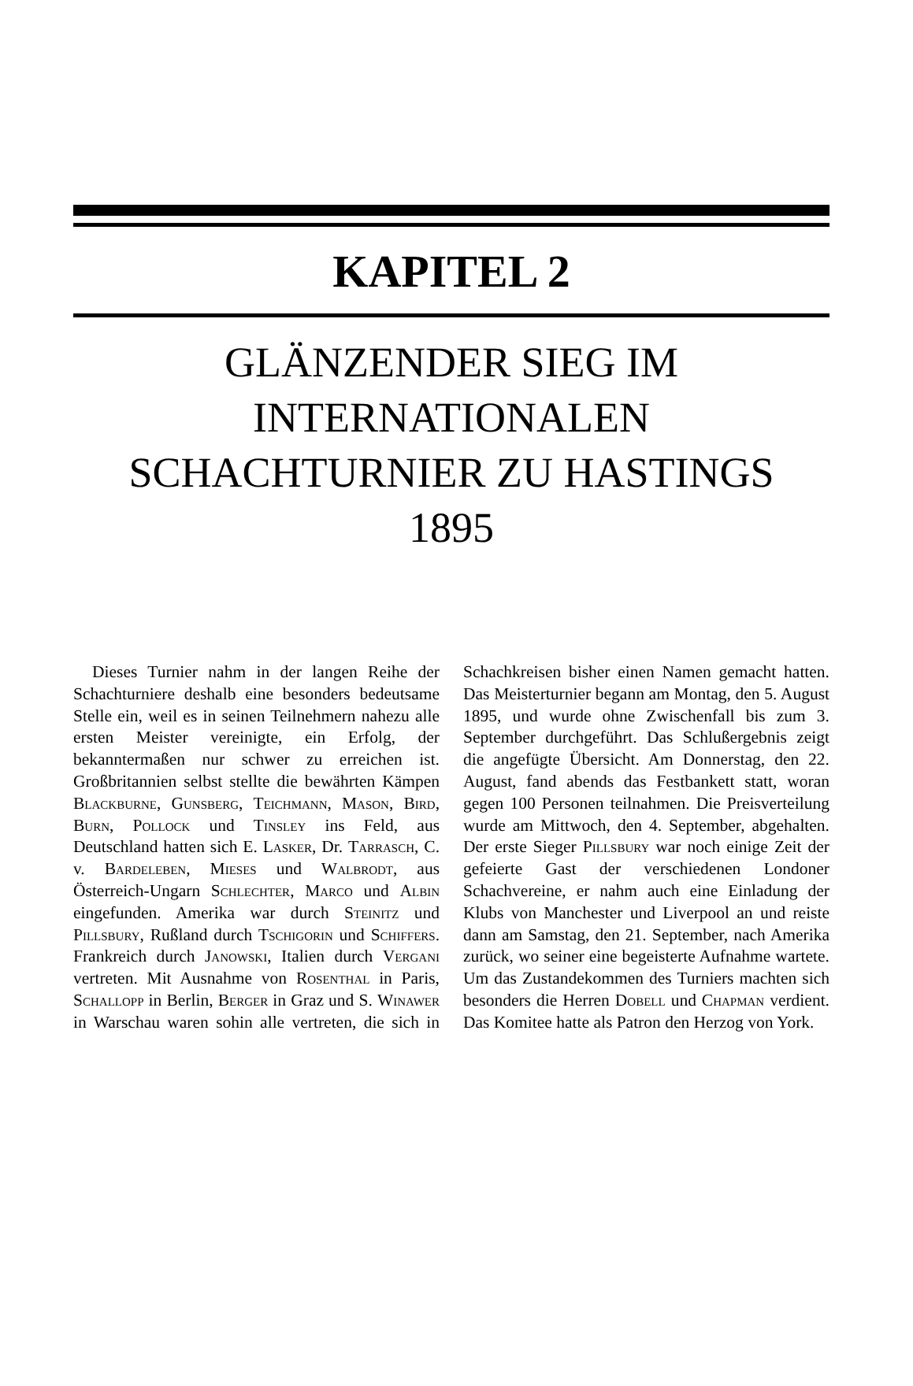KAPITEL 2
GLÄNZENDER SIEG IM
INTERNATIONALEN
SCHACHTURNIER ZU HASTINGS
1895
Dieses Turnier nahm in der langen Reihe der Schachturniere deshalb eine besonders bedeutsame Stelle ein, weil es in seinen Teilnehmern nahezu alle ersten Meister vereinigte, ein Erfolg, der bekanntermaßen nur schwer zu erreichen ist. Großbritannien selbst stellte die bewährten Kämpen Blackburne, Gunsberg, Teichmann, Mason, Bird, Burn, Pollock und Tinsley ins Feld, aus Deutschland hatten sich E. Lasker, Dr. Tarrasch, C. v. Bardeleben, Mieses und Walbrodt, aus Österreich-Ungarn Schlechter, Marco und Albin eingefunden. Amerika war durch Steinitz und Pillsbury, Rußland durch Tschigorin und Schiffers. Frankreich durch Janowski, Italien durch Vergani vertreten. Mit Ausnahme von Rosenthal in Paris, Schallopp in Berlin, Berger in Graz und S. Winawer in Warschau waren sohin alle vertreten, die sich in Schachkreisen bisher einen Namen gemacht hatten. Das Meisterturnier begann am Montag, den 5. August 1895, und wurde ohne Zwischenfall bis zum 3. September durchgeführt. Das Schlußergebnis zeigt die angefügte Übersicht. Am Donnerstag, den 22. August, fand abends das Festbankett statt, woran gegen 100 Personen teilnahmen. Die Preisverteilung wurde am Mittwoch, den 4. September, abgehalten. Der erste Sieger Pillsbury war noch einige Zeit der gefeierte Gast der verschiedenen Londoner Schachvereine, er nahm auch eine Einladung der Klubs von Manchester und Liverpool an und reiste dann am Samstag, den 21. September, nach Amerika zurück, wo seiner eine begeisterte Aufnahme wartete. Um das Zustandekommen des Turniers machten sich besonders die Herren Dobell und Chapman verdient. Das Komitee hatte als Patron den Herzog von York.